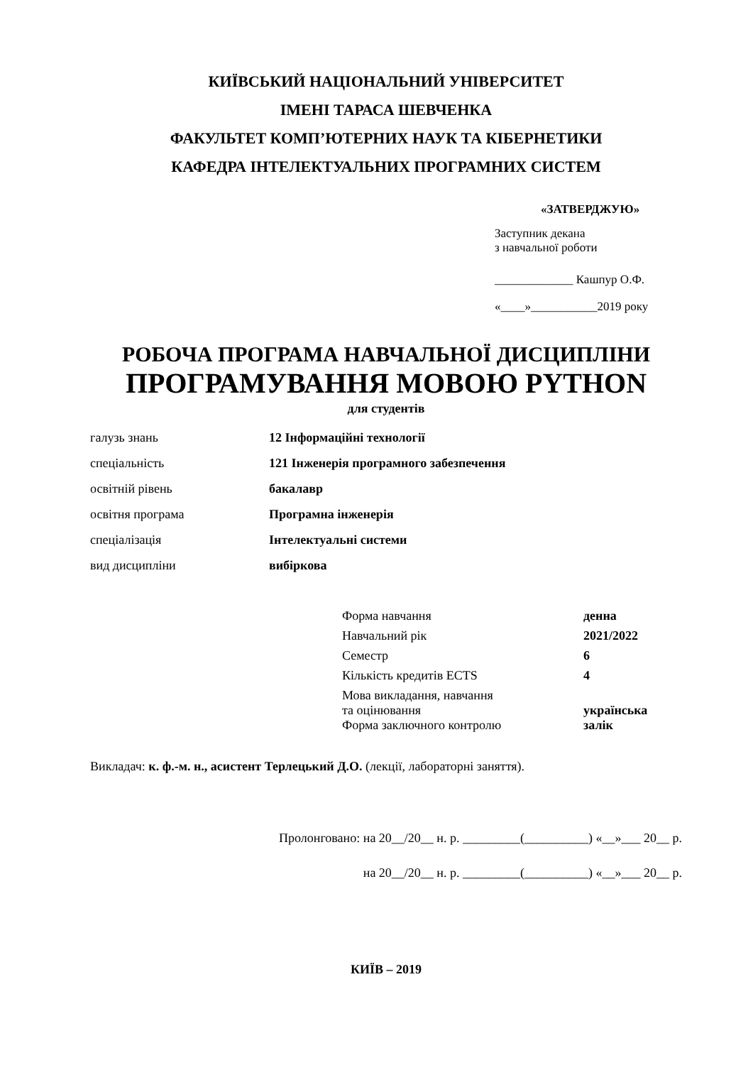КИЇВСЬКИЙ НАЦІОНАЛЬНИЙ УНІВЕРСИТЕТ
ІМЕНІ ТАРАСА ШЕВЧЕНКА
ФАКУЛЬТЕТ КОМП’ЮТЕРНИХ НАУК ТА КІБЕРНЕТИКИ
КАФЕДРА ІНТЕЛЕКТУАЛЬНИХ ПРОГРАМНИХ СИСТЕМ
«ЗАТВЕРДЖУЮ»
Заступник декана
з навчальної роботи
_____________ Кашпур О.Ф.
«____»___________2019 року
РОБОЧА ПРОГРАМА НАВЧАЛЬНОЇ ДИСЦИПЛІНИ
ПРОГРАМУВАННЯ МОВОЮ PYTHON
для студентів
| галузь знань | 12 Інформаційні технології |
| спеціальність | 121 Інженерія програмного забезпечення |
| освітній рівень | бакалавр |
| освітня програма | Програмна інженерія |
| спеціалізація | Інтелектуальні системи |
| вид дисципліни | вибіркова |
| Форма навчання | денна |
| Навчальний рік | 2021/2022 |
| Семестр | 6 |
| Кількість кредитів ECTS | 4 |
| Мова викладання, навчання та оцінювання | українська |
| Форма заключного контролю | залік |
Викладач: к. ф.-м. н., асистент Терлецький Д.О. (лекції, лабораторні заняття).
Пролонговано: на 20__/20__ н. р. _________(__________) «__»___ 20__ р.
на 20__/20__ н. р. _________(__________) «__»___ 20__ р.
КИЇВ – 2019